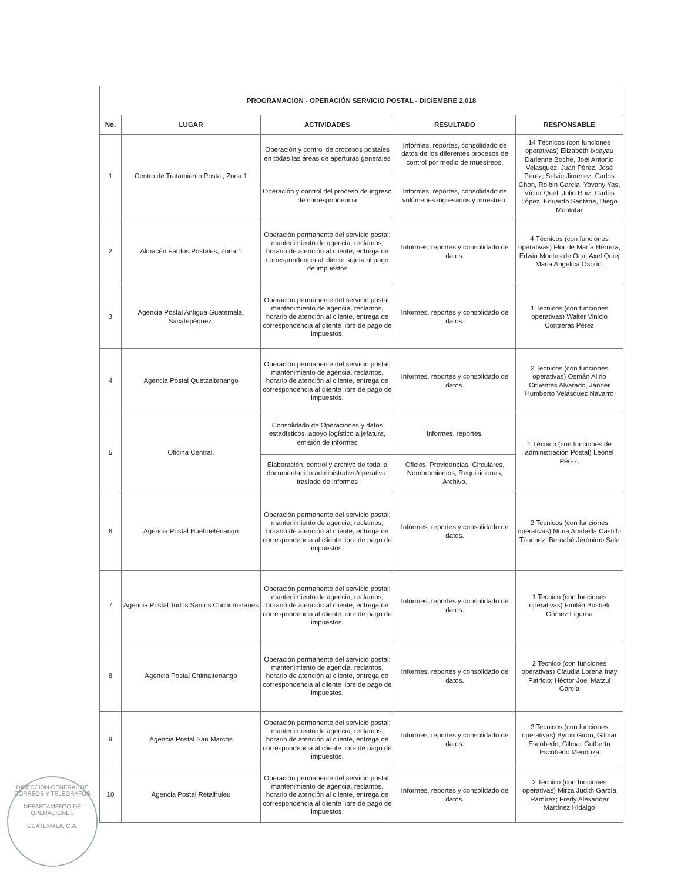| PROGRAMACION - OPERACIÓN SERVICIO POSTAL - DICIEMBRE 2,018 | | | | |
| --- | --- | --- | --- | --- |
| No. | LUGAR | ACTIVIDADES | RESULTADO | RESPONSABLE |
| 1 | Centro de Tratamiento Postal, Zona 1 | Operación y control de procesos postales en todas las áreas de aperturas generales | Informes, reportes, consolidado de datos de los diferentes procesos de control por medio de muestreos. | 14 Técnicos (con funciones operativas) Elizabeth Ixcayau Darlenne Boche, Joel Antonio Velasquez, Juan Pérez, José Pérez, Selvin Jimenez, Carlos Chon, Roibin García, Yovany Yas, Víctor Quel, Julio Ruiz, Carlos López, Eduardo Santana, Diego Montufar |
| | | Operación y control del proceso de ingreso de correspondencia | Informes, reportes, consolidado de volúmenes ingresados y muestreo. | |
| 2 | Almacén Fardos Postales, Zona 1 | Operación permanente del servicio postal; mantenimiento de agencia, reclamos, horario de atención al cliente, entrega de correspondencia al cliente sujeta al pago de impuestos | Informes, reportes y consolidado de datos. | 4 Técnicos (con funciones operativas) Flor de María Herrera, Edwin Montes de Oca, Axel Quiej Maria Angelica Osorio. |
| 3 | Agencia Postal Antigua Guatemala, Sacatepéquez. | Operación permanente del servicio postal; mantenimiento de agencia, reclamos, horario de atención al cliente, entrega de correspondencia al cliente libre de pago de impuestos. | Informes, reportes y consolidado de datos. | 1 Tecnicos (con funciones operativas) Walter Vinicio Contreras Pérez |
| 4 | Agencia Postal Quetzaltenango | Operación permanente del servicio postal; mantenimiento de agencia, reclamos, horario de atención al cliente, entrega de correspondencia al cliente libre de pago de impuestos. | Informes, reportes y consolidado de datos. | 2 Tecnicos (con funciones operativas) Osmán Alirio Cifuentes Alvarado, Janner Humberto Velásquez Navarro |
| 5 | Oficina Central. | Consolidado de Operaciones y datos estadísticos, apoyo logístico a jefatura, emisión de informes | Informes, reportes. | 1 Técnico (con funciones de administración Postal) Leonel Pérez. |
| | | Elaboración, control y archivo de toda la documentación administrativa/operativa, traslado de informes | Oficios, Providencias, Circulares, Nombramientos, Requisiciones, Archivo. | |
| 6 | Agencia Postal Huehuetenango | Operación permanente del servicio postal; mantenimiento de agencia, reclamos, horario de atención al cliente, entrega de correspondencia al cliente libre de pago de impuestos. | Informes, reportes y consolidado de datos. | 2 Tecnicos (con funciones operativas) Nuria Anabella Castillo Tánchez; Bernabé Jerónimo Sale |
| 7 | Agencia Postal Todos Santos Cuchumatanes | Operación permanente del servicio postal; mantenimiento de agencia, reclamos, horario de atención al cliente, entrega de correspondencia al cliente libre de pago de impuestos. | Informes, reportes y consolidado de datos. | 1 Tecnico (con funciones operativas) Froilán Bosbelí Gómez Figuroa |
| 8 | Agencia Postal Chimaltenango | Operación permanente del servicio postal; mantenimiento de agencia, reclamos, horario de atención al cliente, entrega de correspondencia al cliente libre de pago de impuestos. | Informes, reportes y consolidado de datos. | 2 Tecnico (con funciones operativas) Claudia Lorena Inay Patricio; Héctor Joel Matzul García |
| 9 | Agencia Postal San Marcos | Operación permanente del servicio postal; mantenimiento de agencia, reclamos, horario de atención al cliente, entrega de correspondencia al cliente libre de pago de impuestos. | Informes, reportes y consolidado de datos. | 2 Tecnicos (con funciones operativas) Byron Giron, Gilmar Escobedo, Gilmar Gutberto Escobedo Mendoza |
| 10 | Agencia Postal Retalhuleu | Operación permanente del servicio postal; mantenimiento de agencia, reclamos, horario de atención al cliente, entrega de correspondencia al cliente libre de pago de impuestos. | Informes, reportes y consolidado de datos. | 2 Tecnico (con funciones operativas) Mirza Judith García Ramírez; Fredy Alexander Martínez Hidalgo |
DIRECCION GENERAL DE CORREOS Y TELEGRAFOS
DEPARTAMENTO DE OPERACIONES
GUATEMALA, C.A.